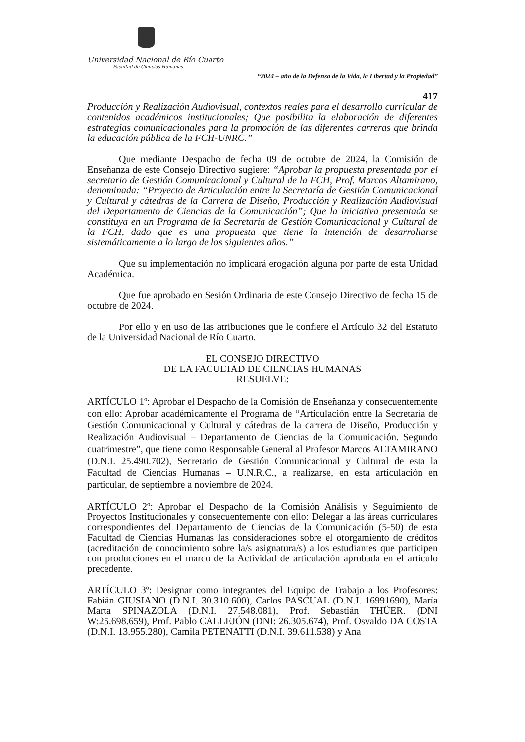Universidad Nacional de Río Cuarto
Facultad de Ciencias Humanas
“2024 – año de la Defensa de la Vida, la Libertad y la Propiedad”
417
Producción y Realización Audiovisual, contextos reales para el desarrollo curricular de contenidos académicos institucionales; Que posibilita la elaboración de diferentes estrategias comunicacionales para la promoción de las diferentes carreras que brinda la educación pública de la FCH-UNRC.”
Que mediante Despacho de fecha 09 de octubre de 2024, la Comisión de Enseñanza de este Consejo Directivo sugiere: “Aprobar la propuesta presentada por el secretario de Gestión Comunicacional y Cultural de la FCH, Prof. Marcos Altamirano, denominada: “Proyecto de Articulación entre la Secretaría de Gestión Comunicacional y Cultural y cátedras de la Carrera de Diseño, Producción y Realización Audiovisual del Departamento de Ciencias de la Comunicación”; Que la iniciativa presentada se constituya en un Programa de la Secretaría de Gestión Comunicacional y Cultural de la FCH, dado que es una propuesta que tiene la intención de desarrollarse sistemáticamente a lo largo de los siguientes años.”
Que su implementación no implicará erogación alguna por parte de esta Unidad Académica.
Que fue aprobado en Sesión Ordinaria de este Consejo Directivo de fecha 15 de octubre de 2024.
Por ello y en uso de las atribuciones que le confiere el Artículo 32 del Estatuto de la Universidad Nacional de Río Cuarto.
EL CONSEJO DIRECTIVO
DE LA FACULTAD DE CIENCIAS HUMANAS
RESUELVE:
ARTÍCULO 1º: Aprobar el Despacho de la Comisión de Enseñanza y consecuentemente con ello: Aprobar académicamente el Programa de “Articulación entre la Secretaría de Gestión Comunicacional y Cultural y cátedras de la carrera de Diseño, Producción y Realización Audiovisual – Departamento de Ciencias de la Comunicación. Segundo cuatrimestre”, que tiene como Responsable General al Profesor Marcos ALTAMIRANO (D.N.I. 25.490.702), Secretario de Gestión Comunicacional y Cultural de esta la Facultad de Ciencias Humanas – U.N.R.C., a realizarse, en esta articulación en particular, de septiembre a noviembre de 2024.
ARTÍCULO 2º: Aprobar el Despacho de la Comisión Análisis y Seguimiento de Proyectos Institucionales y consecuentemente con ello: Delegar a las áreas curriculares correspondientes del Departamento de Ciencias de la Comunicación (5-50) de esta Facultad de Ciencias Humanas las consideraciones sobre el otorgamiento de créditos (acreditación de conocimiento sobre la/s asignatura/s) a los estudiantes que participen con producciones en el marco de la Actividad de articulación aprobada en el artículo precedente.
ARTÍCULO 3º: Designar como integrantes del Equipo de Trabajo a los Profesores: Fabián GIUSIANO (D.N.I. 30.310.600), Carlos PASCUAL (D.N.I. 16991690), María Marta SPINAZOLA (D.N.I. 27.548.081), Prof. Sebastián THÜER. (DNI W:25.698.659), Prof. Pablo CALLEJÓN (DNI: 26.305.674), Prof. Osvaldo DA COSTA (D.N.I. 13.955.280), Camila PETENATTI (D.N.I. 39.611.538) y Ana